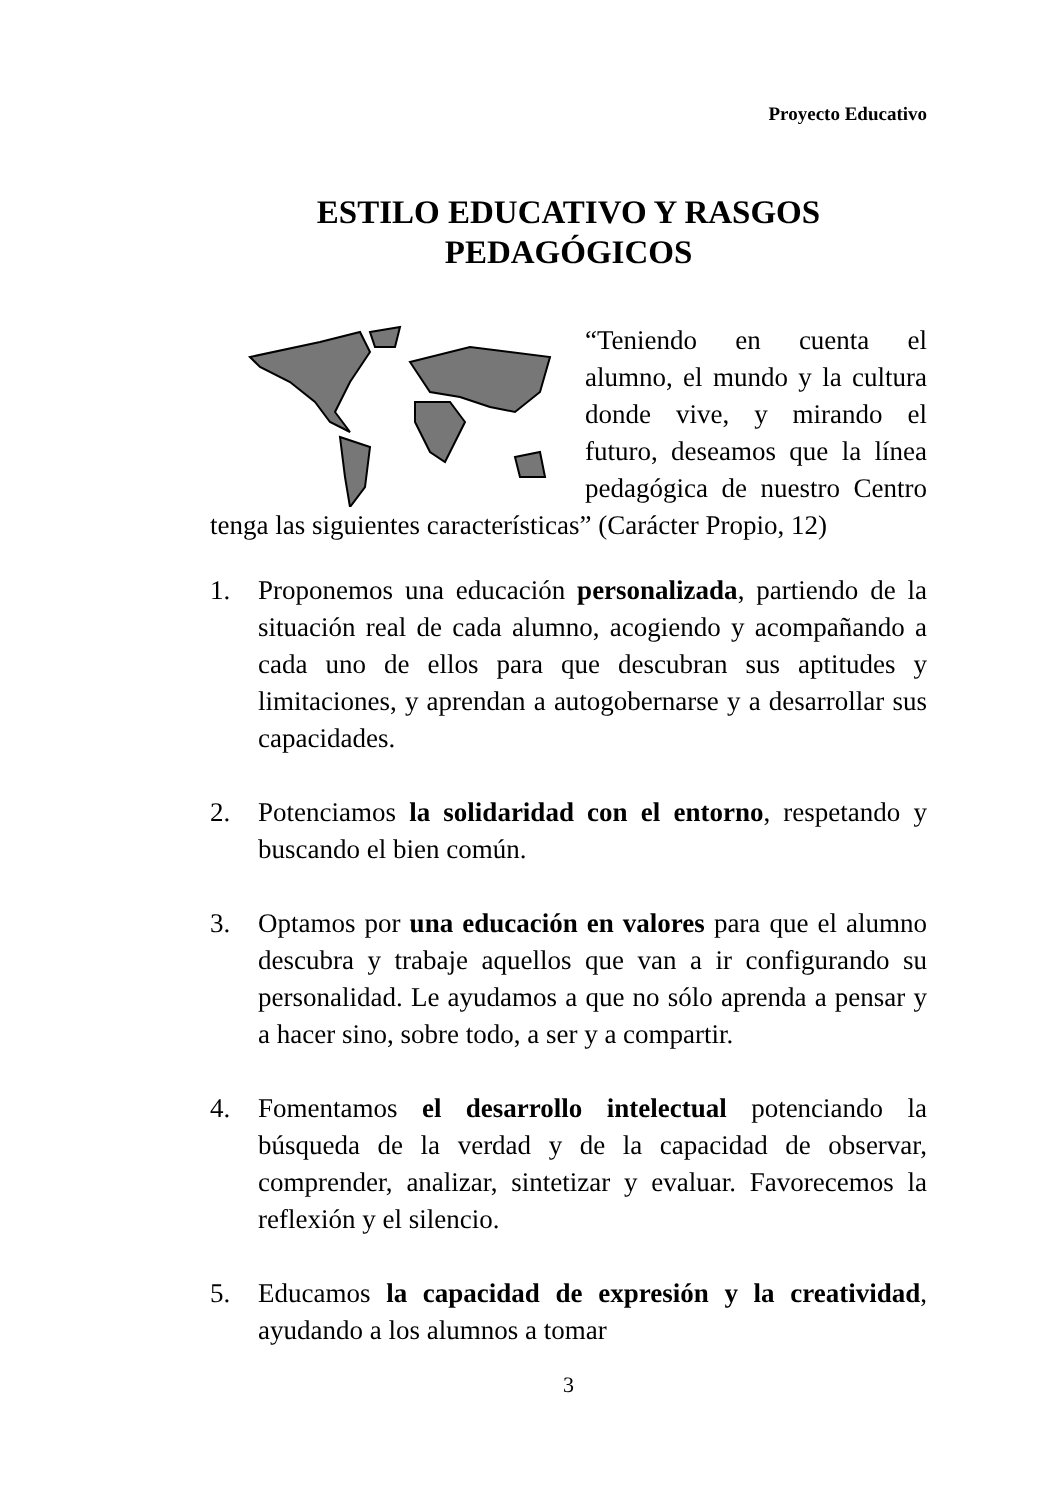Proyecto Educativo
ESTILO EDUCATIVO Y RASGOS
PEDAGÓGICOS
“Teniendo en cuenta el alumno, el mundo y la cultura donde vive, y mirando el futuro, deseamos que la línea pedagógica de nuestro Centro tenga las siguientes características” (Carácter Propio, 12)
1. Proponemos una educación personalizada, partiendo de la situación real de cada alumno, acogiendo y acompañando a cada uno de ellos para que descubran sus aptitudes y limitaciones, y aprendan a autogobernarse y a desarrollar sus capacidades.
2. Potenciamos la solidaridad con el entorno, respetando y buscando el bien común.
3. Optamos por una educación en valores para que el alumno descubra y trabaje aquellos que van a ir configurando su personalidad. Le ayudamos a que no sólo aprenda a pensar y a hacer sino, sobre todo, a ser y a compartir.
4. Fomentamos el desarrollo intelectual potenciando la búsqueda de la verdad y de la capacidad de observar, comprender, analizar, sintetizar y evaluar. Favorecemos la reflexión y el silencio.
5. Educamos la capacidad de expresión y la creatividad, ayudando a los alumnos a tomar
3